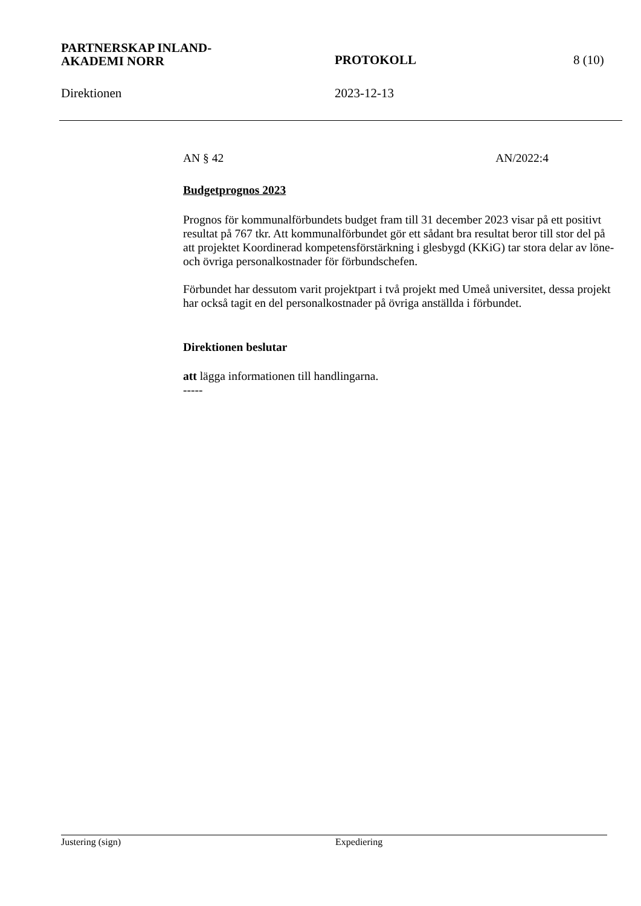PARTNERSKAP INLAND-
AKADEMI NORR
PROTOKOLL
8 (10)
Direktionen 2023-12-13
AN § 42 AN/2022:4
Budgetprognos 2023
Prognos för kommunalförbundets budget fram till 31 december 2023 visar på ett positivt resultat på 767 tkr. Att kommunalförbundet gör ett sådant bra resultat beror till stor del på att projektet Koordinerad kompetensförstärkning i glesbygd (KKiG) tar stora delar av löne- och övriga personalkostnader för förbundschefen.
Förbundet har dessutom varit projektpart i två projekt med Umeå universitet, dessa projekt har också tagit en del personalkostnader på övriga anställda i förbundet.
Direktionen beslutar
att lägga informationen till handlingarna.
-----
Justering (sign) Expediering